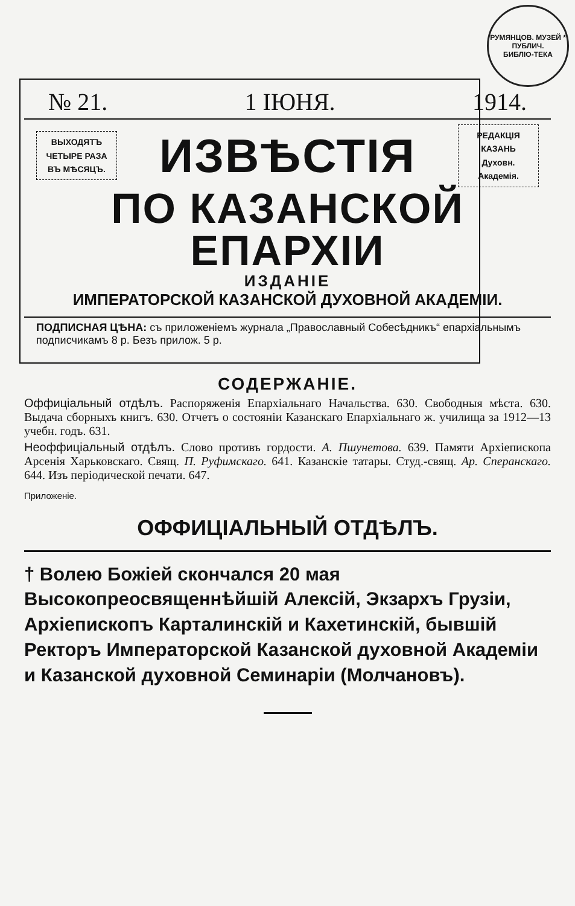РУМЯНЦОВ. МУЗЕЙ * ПУБЛИЧ.
БИБЛІО-ТЕКА
№ 21. 1 ІЮНЯ. 1914.
ВЫХОДЯТЪ
ЧЕТЫРЕ РАЗА
ВЪ МѢСЯЦЪ.
ИЗВѢСТІЯ
РЕДАКЦІЯ
КАЗАНЬ
Духовн. Академія.
ПО КАЗАНСКОЙ ЕПАРХІИ
ИЗДАНІЕ
ИМПЕРАТОРСКОЙ КАЗАНСКОЙ ДУХОВНОЙ АКАДЕМІИ.
ПОДПИСНАЯ ЦѢНА: съ приложеніемъ журнала „Православный Собесѣдникъ“ епархіальнымъ подписчикамъ 8 р. Безъ прилож. 5 р.
СОДЕРЖАНІЕ.
Оффиціальный отдѣлъ. Распоряженія Епархіальнаго Начальства. 630. Свободныя мѣста. 630. Выдача сборныхъ книгъ. 630. Отчетъ о состояніи Казанскаго Епархіальнаго ж. училища за 1912—13 учебн. годъ. 631.
Неоффиціальный отдѣлъ. Слово противъ гордости. А. Пшунетова. 639. Памяти Архіепископа Арсенія Харьковскаго. Свящ. П. Руфимскаго. 641. Казанскіе татары. Студ.-свящ. Ар. Сперанскаго. 644. Изъ періодической печати. 647.
Приложеніе.
ОФФИЦІАЛЬНЫЙ ОТДѢЛЪ.
† Волею Божіей скончался 20 мая Высокопреосвященнѣйшій Алексій, Экзархъ Грузіи, Архіепископъ Карталинскій и Кахетинскій, бывшій Ректоръ Императорской Казанской духовной Академіи и Казанской духовной Семинаріи (Молчановъ).